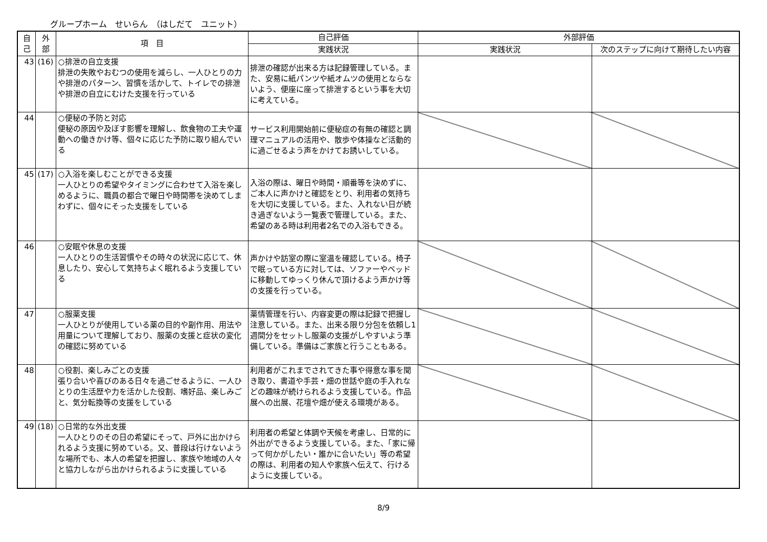グループホーム　せいらん　（はしだて　ユニット）
| 自 己 | 外 部 | 項 目 | 自己評価 | 外部評価 | |
| --- | --- | --- | --- | --- | --- |
| | | | 実践状況 | 実践状況 | 次のステップに向けて期待したい内容 |
| 43 | (16) | ○排泄の自立支援 排泄の失敗やおむつの使用を減らし、一人ひとりの力や排泄のパターン、習慣を活かして、トイレでの排泄や排泄の自立にむけた支援を行っている | 排泄の確認が出来る方は記録管理している。また、安易に紙パンツや紙オムツの使用とならないよう、便座に座って排泄するという事を大切に考えている。 | | |
| 44 | | ○便秘の予防と対応 便秘の原因や及ぼす影響を理解し、飲食物の工夫や運動への働きかけ等、個々に応じた予防に取り組んでいる | サービス利用開始前に便秘症の有無の確認と調理マニュアルの活用や、散歩や体操など活動的に過ごせるよう声をかけてお誘いしている。 | | |
| 45 | (17) | ○入浴を楽しむことができる支援 一人ひとりの希望やタイミングに合わせて入浴を楽しめるように、職員の都合で曜日や時間帯を決めてしまわずに、個々にそった支援をしている | 入浴の際は、曜日や時間・順番等を決めずに、ご本人に声かけと確認をとり、利用者の気持ちを大切に支援している。また、入れない日が続き過ぎないよう一覧表で管理している。また、希望のある時は利用者2名での入浴もできる。 | | |
| 46 | | ○安眠や休息の支援 一人ひとりの生活習慣やその時々の状況に応じて、休息したり、安心して気持ちよく眠れるよう支援している | 声かけや訪室の際に室温を確認している。椅子で眠っている方に対しては、ソファーやベッドに移動してゆっくり休んで頂けるよう声かけ等の支援を行っている。 | | |
| 47 | | ○服薬支援 一人ひとりが使用している薬の目的や副作用、用法や用量について理解しており、服薬の支援と症状の変化の確認に努めている | 薬情管理を行い、内容変更の際は記録で把握し注意している。また、出来る限り分包を依頼し1週間分をセットし服薬の支援がしやすいよう準備している。準備はご家族と行うこともある。 | | |
| 48 | | ○役割、楽しみごとの支援 張り合いや喜びのある日々を過ごせるように、一人ひとりの生活歴や力を活かした役割、嗜好品、楽しみごと、気分転換等の支援をしている | 利用者がこれまでされてきた事や得意な事を聞き取り、書道や手芸・畑の世話や庭の手入れなどの趣味が続けられるよう支援している。作品展への出展、花壇や畑が使える環境がある。 | | |
| 49 | (18) | ○日常的な外出支援 一人ひとりのその日の希望にそって、戸外に出かけられるよう支援に努めている。又、普段は行けないような場所でも、本人の希望を把握し、家族や地域の人々と協力しながら出かけられるように支援している | 利用者の希望と体調や天候を考慮し、日常的に外出ができるよう支援している。また、「家に帰って何かがしたい・誰かに合いたい」等の希望の際は、利用者の知人や家族へ伝えて、行けるように支援している。 | | |
8/9